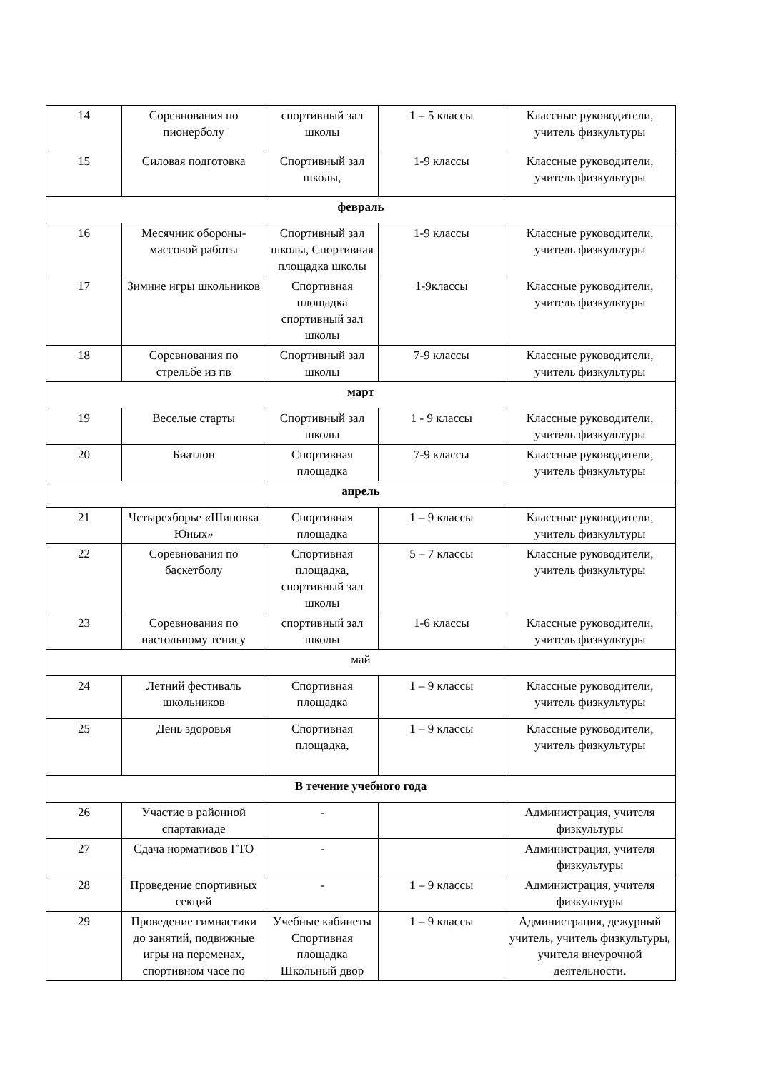| 14 | Соревнования по пионерболу | спортивный зал школы | 1 – 5 классы | Классные руководители, учитель физкультуры |
| 15 | Силовая подготовка | Спортивный зал школы, | 1-9 классы | Классные руководители, учитель физкультуры |
| февраль | | | | |
| 16 | Месячник обороны-массовой работы | Спортивный зал школы, Спортивная площадка школы | 1-9 классы | Классные руководители, учитель физкультуры |
| 17 | Зимние игры школьников | Спортивная площадка спортивный зал школы | 1-9классы | Классные руководители, учитель физкультуры |
| 18 | Соревнования по стрельбе из пв | Спортивный зал школы | 7-9 классы | Классные руководители, учитель физкультуры |
| март | | | | |
| 19 | Веселые старты | Спортивный зал школы | 1 - 9 классы | Классные руководители, учитель физкультуры |
| 20 | Биатлон | Спортивная площадка | 7-9 классы | Классные руководители, учитель физкультуры |
| апрель | | | | |
| 21 | Четырехборье «Шиповка Юных» | Спортивная площадка | 1 – 9 классы | Классные руководители, учитель физкультуры |
| 22 | Соревнования по баскетболу | Спортивная площадка, спортивный зал школы | 5 – 7 классы | Классные руководители, учитель физкультуры |
| 23 | Соревнования по настольному тенису | спортивный зал школы | 1-6 классы | Классные руководители, учитель физкультуры |
| май | | | | |
| 24 | Летний фестиваль школьников | Спортивная площадка | 1 – 9 классы | Классные руководители, учитель физкультуры |
| 25 | День здоровья | Спортивная площадка, | 1 – 9 классы | Классные руководители, учитель физкультуры |
| В течение учебного года | | | | |
| 26 | Участие в районной спартакиаде | - | | Администрация, учителя физкультуры |
| 27 | Сдача нормативов ГТО | - | | Администрация, учителя физкультуры |
| 28 | Проведение спортивных секций | - | 1 – 9 классы | Администрация, учителя физкультуры |
| 29 | Проведение гимнастики до занятий, подвижные игры на переменах, спортивном часе по | Учебные кабинеты Спортивная площадка Школьный двор | 1 – 9 классы | Администрация, дежурный учитель, учитель физкультуры, учителя внеурочной деятельности. |